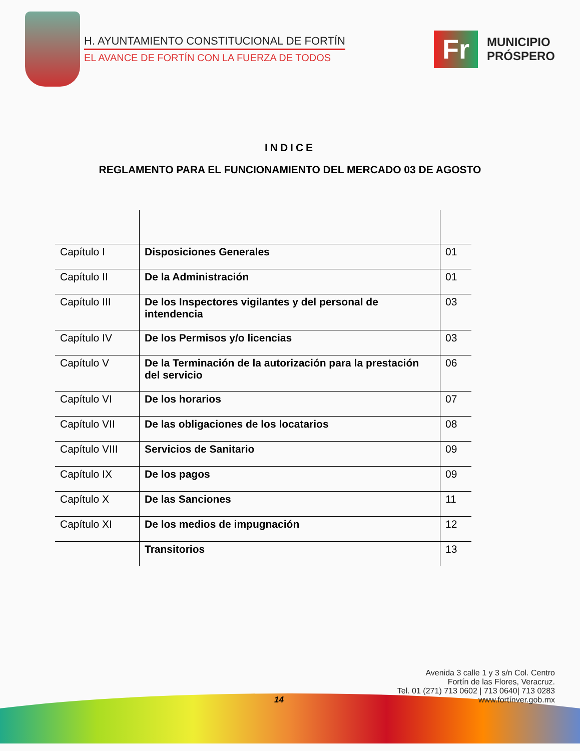H. AYUNTAMIENTO CONSTITUCIONAL DE FORTÍN
EL AVANCE DE FORTÍN CON LA FUERZA DE TODOS
Fr
MUNICIPIO
PRÓSPERO
INDICE
REGLAMENTO PARA EL FUNCIONAMIENTO DEL MERCADO 03 DE AGOSTO
| Capítulo I | Disposiciones Generales | 01 |
| Capítulo II | De la Administración | 01 |
| Capítulo III | De los Inspectores vigilantes y del personal de intendencia | 03 |
| Capítulo IV | De los Permisos y/o licencias | 03 |
| Capítulo V | De la Terminación de la autorización para la prestación del servicio | 06 |
| Capítulo VI | De los horarios | 07 |
| Capítulo VII | De las obligaciones de los locatarios | 08 |
| Capítulo VIII | Servicios de Sanitario | 09 |
| Capítulo IX | De los pagos | 09 |
| Capítulo X | De las Sanciones | 11 |
| Capítulo XI | De los medios de impugnación | 12 |
| | Transitorios | 13 |
Avenida 3 calle 1 y 3 s/n Col. Centro
Fortín de las Flores, Veracruz.
Tel. 01 (271) 713 0602 | 713 0640| 713 0283
www.fortínver.gob.mx
14